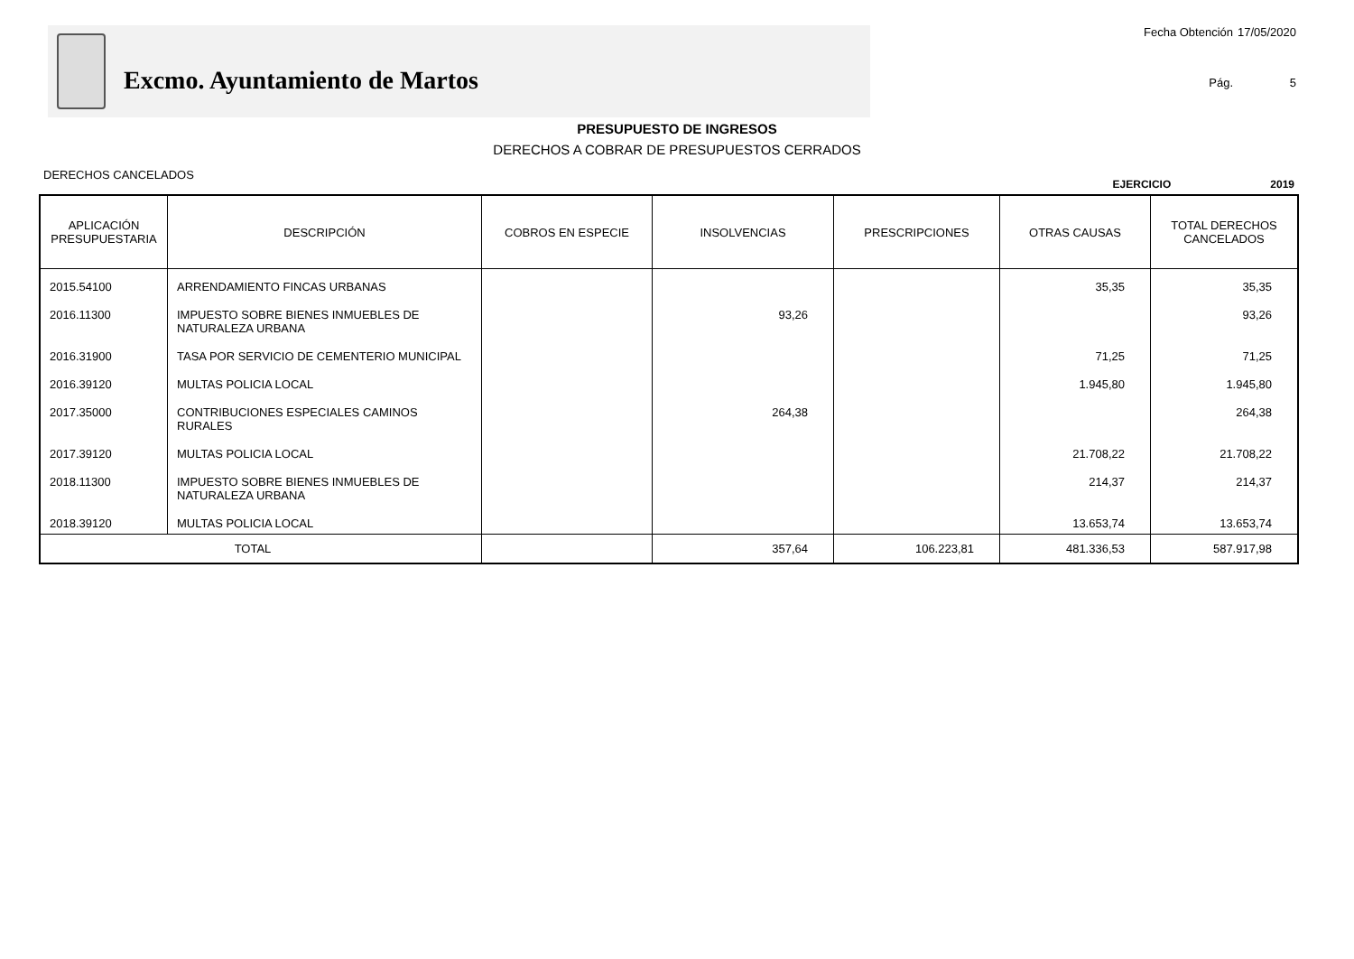Excmo. Ayuntamiento de Martos
Fecha Obtención 17/05/2020 Pág. 5
PRESUPUESTO DE INGRESOS
DERECHOS A COBRAR DE PRESUPUESTOS CERRADOS
DERECHOS CANCELADOS
EJERCICIO 2019
| APLICACIÓN PRESUPUESTARIA | DESCRIPCIÓN | COBROS EN ESPECIE | INSOLVENCIAS | PRESCRIPCIONES | OTRAS CAUSAS | TOTAL DERECHOS CANCELADOS |
| --- | --- | --- | --- | --- | --- | --- |
| 2015.54100 | ARRENDAMIENTO FINCAS URBANAS | | | | 35,35 | 35,35 |
| 2016.11300 | IMPUESTO SOBRE BIENES INMUEBLES DE NATURALEZA URBANA | | 93,26 | | | 93,26 |
| 2016.31900 | TASA POR SERVICIO DE CEMENTERIO MUNICIPAL | | | | 71,25 | 71,25 |
| 2016.39120 | MULTAS POLICIA LOCAL | | | | 1.945,80 | 1.945,80 |
| 2017.35000 | CONTRIBUCIONES ESPECIALES CAMINOS RURALES | | 264,38 | | | 264,38 |
| 2017.39120 | MULTAS POLICIA LOCAL | | | | 21.708,22 | 21.708,22 |
| 2018.11300 | IMPUESTO SOBRE BIENES INMUEBLES DE NATURALEZA URBANA | | | | 214,37 | 214,37 |
| 2018.39120 | MULTAS POLICIA LOCAL | | | | 13.653,74 | 13.653,74 |
| TOTAL | | | 357,64 | 106.223,81 | 481.336,53 | 587.917,98 |